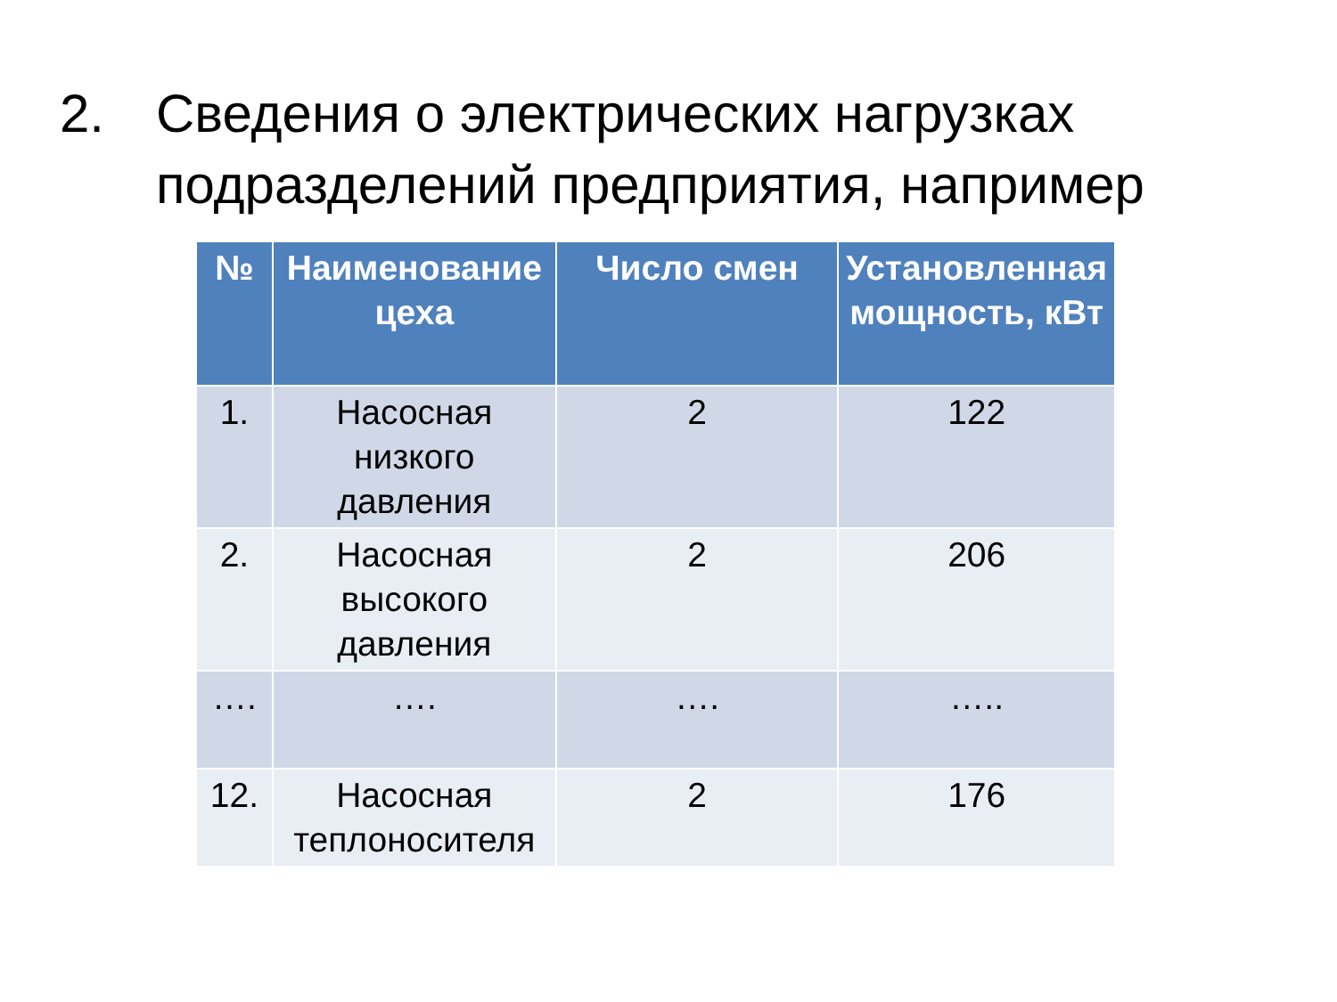2. Сведения о электрических нагрузках подразделений предприятия, например
| № | Наименование цеха | Число смен | Установленная мощность, кВт |
| --- | --- | --- | --- |
| 1. | Насосная низкого давления | 2 | 122 |
| 2. | Насосная высокого давления | 2 | 206 |
| …. | …. | …. | ….. |
| 12. | Насосная теплоносителя | 2 | 176 |